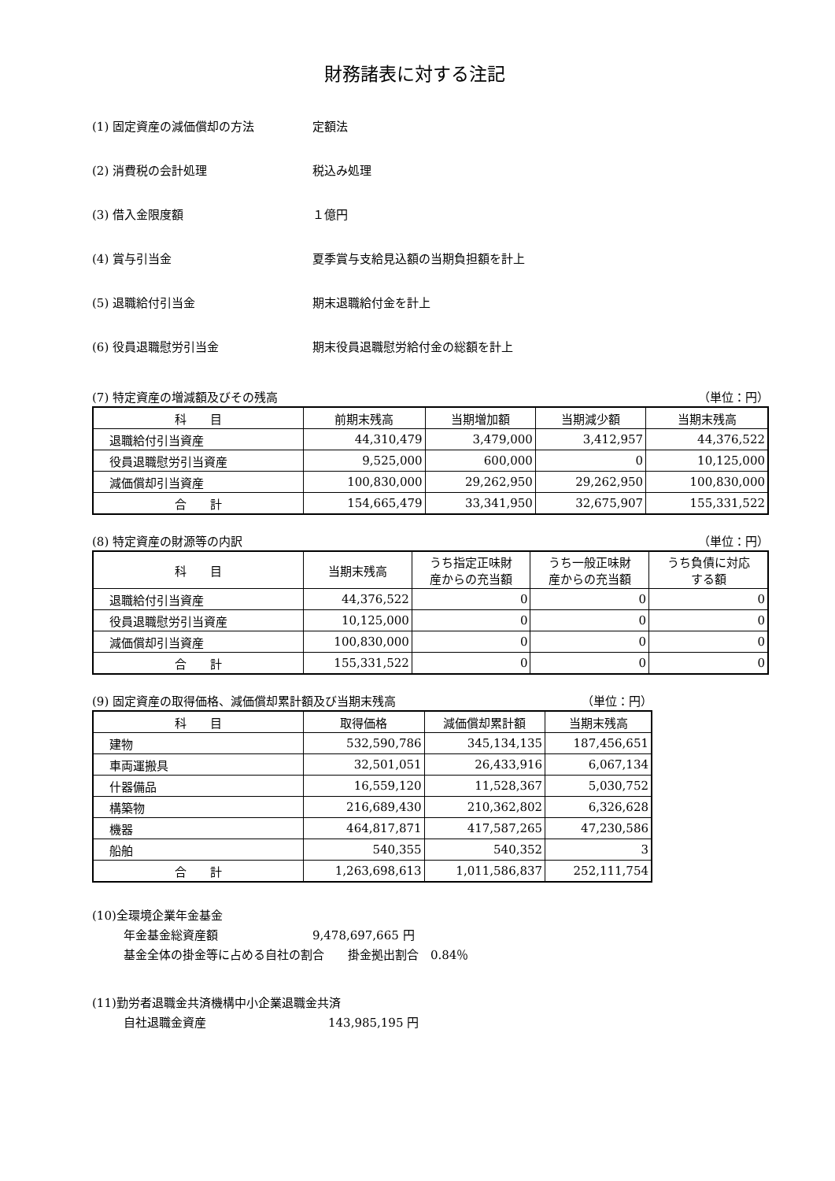財務諸表に対する注記
(1) 固定資産の減価償却の方法 定額法
(2) 消費税の会計処理 税込み処理
(3) 借入金限度額 １億円
(4) 賞与引当金 夏季賞与支給見込額の当期負担額を計上
(5) 退職給付引当金 期末退職給付金を計上
(6) 役員退職慰労引当金 期末役員退職慰労給付金の総額を計上
(7) 特定資産の増減額及びその残高 （単位：円）
| 科 目 | 前期末残高 | 当期増加額 | 当期減少額 | 当期末残高 |
| --- | --- | --- | --- | --- |
| 退職給付引当資産 | 44,310,479 | 3,479,000 | 3,412,957 | 44,376,522 |
| 役員退職慰労引当資産 | 9,525,000 | 600,000 | 0 | 10,125,000 |
| 減価償却引当資産 | 100,830,000 | 29,262,950 | 29,262,950 | 100,830,000 |
| 合 計 | 154,665,479 | 33,341,950 | 32,675,907 | 155,331,522 |
(8) 特定資産の財源等の内訳 （単位：円）
| 科 目 | 当期末残高 | うち指定正味財 産からの充当額 | うち一般正味財 産からの充当額 | うち負債に対応 する額 |
| --- | --- | --- | --- | --- |
| 退職給付引当資産 | 44,376,522 | 0 | 0 | 0 |
| 役員退職慰労引当資産 | 10,125,000 | 0 | 0 | 0 |
| 減価償却引当資産 | 100,830,000 | 0 | 0 | 0 |
| 合 計 | 155,331,522 | 0 | 0 | 0 |
(9) 固定資産の取得価格、減価償却累計額及び当期末残高 （単位：円）
| 科 目 | 取得価格 | 減価償却累計額 | 当期末残高 |
| --- | --- | --- | --- |
| 建物 | 532,590,786 | 345,134,135 | 187,456,651 |
| 車両運搬具 | 32,501,051 | 26,433,916 | 6,067,134 |
| 什器備品 | 16,559,120 | 11,528,367 | 5,030,752 |
| 構築物 | 216,689,430 | 210,362,802 | 6,326,628 |
| 機器 | 464,817,871 | 417,587,265 | 47,230,586 |
| 船舶 | 540,355 | 540,352 | 3 |
| 合 計 | 1,263,698,613 | 1,011,586,837 | 252,111,754 |
(10)全環境企業年金基金
年金基金総資産額 9,478,697,665 円
基金全体の掛金等に占める自社の割合　　掛金拠出割合　0.84％
(11)勤労者退職金共済機構中小企業退職金共済
自社退職金資産 143,985,195 円